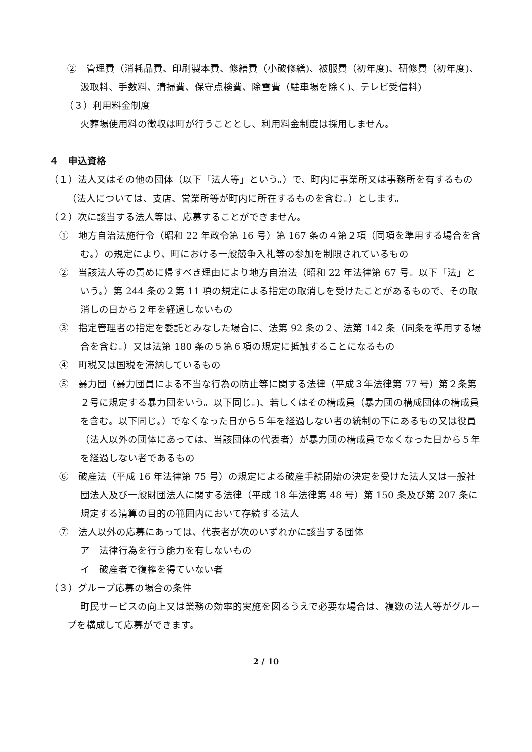②　管理費（消耗品費、印刷製本費、修繕費（小破修繕)、被服費（初年度)、研修費（初年度)、汲取料、手数料、清掃費、保守点検費、除雪費（駐車場を除く)、テレビ受信料)
（３）利用料金制度
火葬場使用料の徴収は町が行うこととし、利用料金制度は採用しません。
４　申込資格
（１）法人又はその他の団体（以下「法人等」という。）で、町内に事業所又は事務所を有するもの（法人については、支店、営業所等が町内に所在するものを含む。）とします。
（２）次に該当する法人等は、応募することができません。
①　地方自治法施行令（昭和 22 年政令第 16 号）第 167 条の４第２項（同項を準用する場合を含む。）の規定により、町における一般競争入札等の参加を制限されているもの
②　当該法人等の責めに帰すべき理由により地方自治法（昭和 22 年法律第 67 号。以下「法」という。）第 244 条の２第 11 項の規定による指定の取消しを受けたことがあるもので、その取消しの日から２年を経過しないもの
③　指定管理者の指定を委託とみなした場合に、法第 92 条の２、法第 142 条（同条を準用する場合を含む。）又は法第 180 条の５第６項の規定に抵触することになるもの
④　町税又は国税を滞納しているもの
⑤　暴力団（暴力団員による不当な行為の防止等に関する法律（平成３年法律第 77 号）第２条第２号に規定する暴力団をいう。以下同じ。)、若しくはその構成員（暴力団の構成団体の構成員を含む。以下同じ。）でなくなった日から５年を経過しない者の統制の下にあるもの又は役員（法人以外の団体にあっては、当該団体の代表者）が暴力団の構成員でなくなった日から５年を経過しない者であるもの
⑥　破産法（平成 16 年法律第 75 号）の規定による破産手続開始の決定を受けた法人又は一般社団法人及び一般財団法人に関する法律（平成 18 年法律第 48 号）第 150 条及び第 207 条に規定する清算の目的の範囲内において存続する法人
⑦　法人以外の応募にあっては、代表者が次のいずれかに該当する団体
ア　法律行為を行う能力を有しないもの
イ　破産者で復権を得ていない者
（３）グループ応募の場合の条件
町民サービスの向上又は業務の効率的実施を図るうえで必要な場合は、複数の法人等がグループを構成して応募ができます。
2 / 10